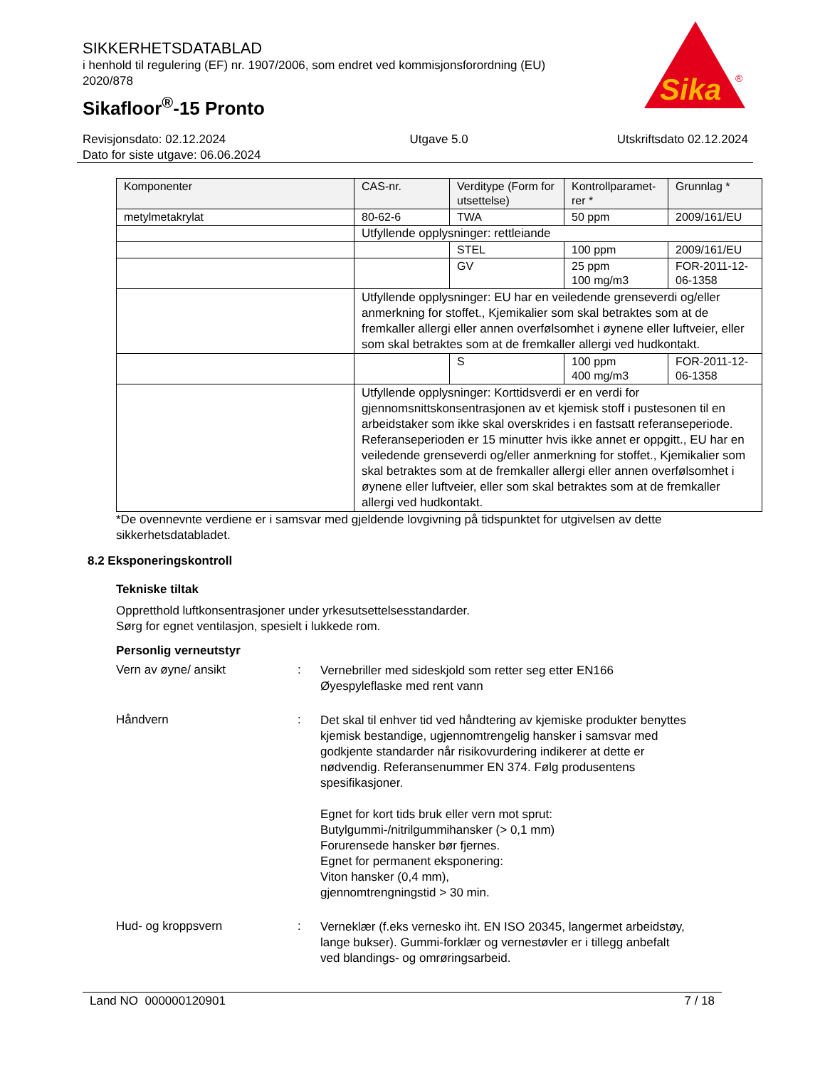SIKKERHETSDATABLAD
i henhold til regulering (EF) nr. 1907/2006, som endret ved kommisjonsforordning (EU) 2020/878
Sikafloor<sup>®</sup>-15 Pronto
Sika
®
Revisjonsdato: 02.12.2024
Dato for siste utgave: 06.06.2024
Utgave 5.0 Utskriftsdato 02.12.2024
| Komponenter | CAS-nr. | Verditype (Form for utsettelse) | Kontrollparamet-rer * | Grunnlag * |
| --- | --- | --- | --- | --- |
| metylmetakrylat | 80-62-6 | TWA | 50 ppm | 2009/161/EU |
| | Utfyllende opplysninger: rettleiande | | | |
| | | STEL | 100 ppm | 2009/161/EU |
| | | GV | 25 ppm 100 mg/m3 | FOR-2011-12-06-1358 |
| | Utfyllende opplysninger: EU har en veiledende grenseverdi og/eller anmerkning for stoffet., Kjemikalier som skal betraktes som at de fremkaller allergi eller annen overfølsomhet i øynene eller luftveier, eller som skal betraktes som at de fremkaller allergi ved hudkontakt. | | | |
| | | S | 100 ppm 400 mg/m3 | FOR-2011-12-06-1358 |
| | Utfyllende opplysninger: Korttidsverdi er en verdi for gjennomsnittskonsentrasjonen av et kjemisk stoff i pustesonen til en arbeidstaker som ikke skal overskrides i en fastsatt referanseperiode. Referanseperioden er 15 minutter hvis ikke annet er oppgitt., EU har en veiledende grenseverdi og/eller anmerkning for stoffet., Kjemikalier som skal betraktes som at de fremkaller allergi eller annen overfølsomhet i øynene eller luftveier, eller som skal betraktes som at de fremkaller allergi ved hudkontakt. | | | |
*De ovennevnte verdiene er i samsvar med gjeldende lovgivning på tidspunktet for utgivelsen av dette sikkerhetsdatabladet.
8.2 Eksponeringskontroll
Tekniske tiltak
Oppretthold luftkonsentrasjoner under yrkesutsettelsesstandarder.
Sørg for egnet ventilasjon, spesielt i lukkede rom.
Personlig verneutstyr
Vern av øyne/ ansikt :
Vernebriller med sideskjold som retter seg etter EN166
Øyespyleflaske med rent vann
Håndvern :
Det skal til enhver tid ved håndtering av kjemiske produkter benyttes kjemisk bestandige, ugjennomtrengelig hansker i samsvar med godkjente standarder når risikovurdering indikerer at dette er nødvendig. Referansenummer EN 374. Følg produsentens spesifikasjoner.
Egnet for kort tids bruk eller vern mot sprut:
Butylgummi-/nitrilgummihansker (> 0,1 mm)
Forurensede hansker bør fjernes.
Egnet for permanent eksponering:
Viton hansker (0,4 mm),
gjennomtrengningstid > 30 min.
Hud- og kroppsvern :
Verneklær (f.eks vernesko iht. EN ISO 20345, langermet arbeidstøy, lange bukser). Gummi-forklær og vernestøvler er i tillegg anbefalt ved blandings- og omrøringsarbeid.
Land NO 000000120901 7 / 18